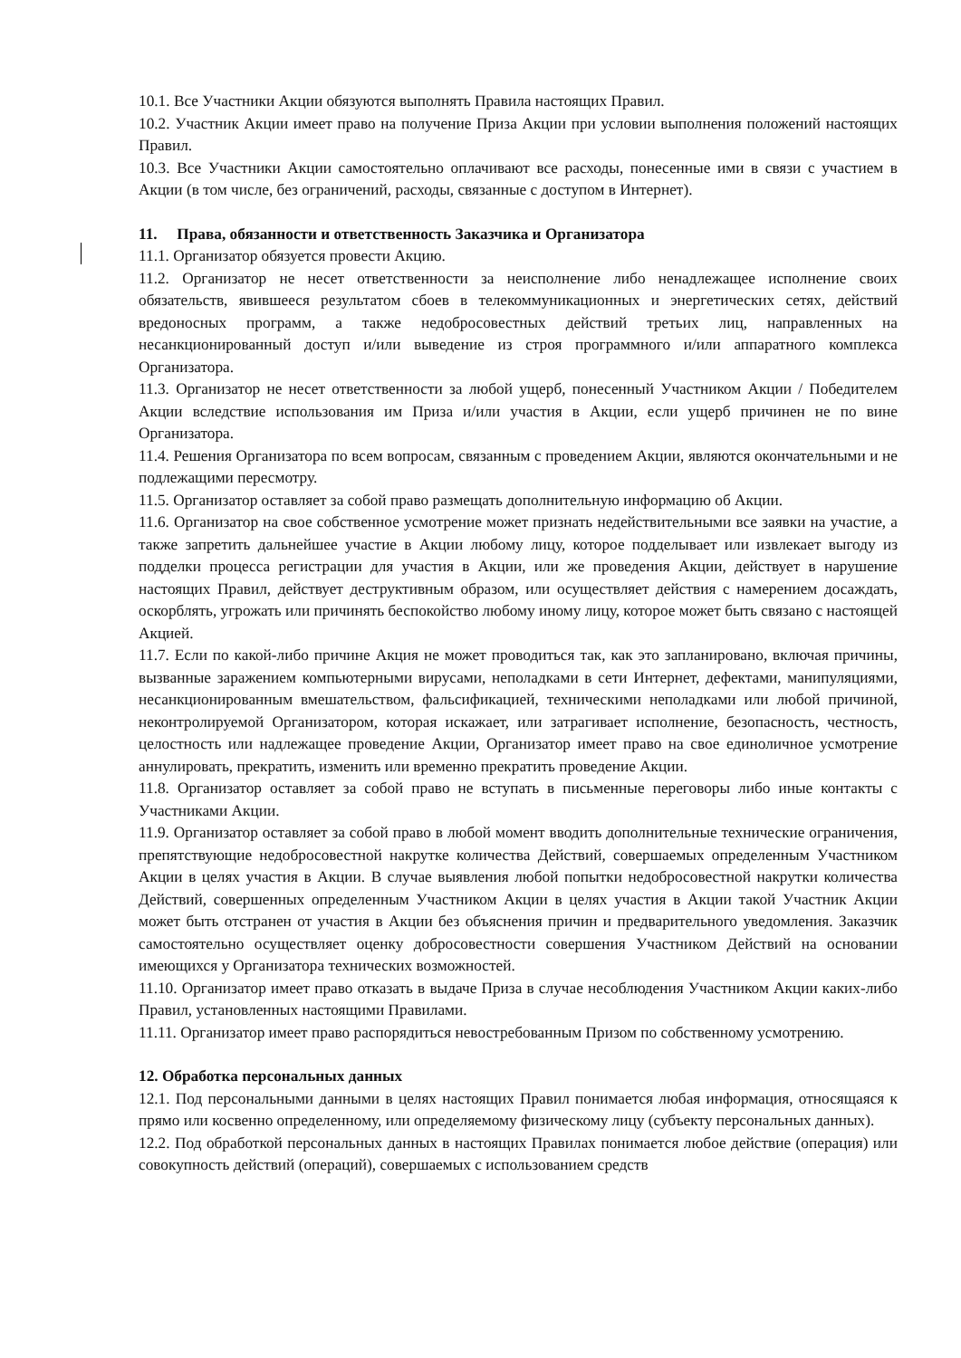10.1. Все Участники Акции обязуются выполнять Правила настоящих Правил.
10.2. Участник Акции имеет право на получение Приза Акции при условии выполнения положений настоящих Правил.
10.3. Все Участники Акции самостоятельно оплачивают все расходы, понесенные ими в связи с участием в Акции (в том числе, без ограничений, расходы, связанные с доступом в Интернет).
11. Права, обязанности и ответственность Заказчика и Организатора
11.1. Организатор обязуется провести Акцию.
11.2. Организатор не несет ответственности за неисполнение либо ненадлежащее исполнение своих обязательств, явившееся результатом сбоев в телекоммуникационных и энергетических сетях, действий вредоносных программ, а также недобросовестных действий третьих лиц, направленных на несанкционированный доступ и/или выведение из строя программного и/или аппаратного комплекса Организатора.
11.3. Организатор не несет ответственности за любой ущерб, понесенный Участником Акции / Победителем Акции вследствие использования им Приза и/или участия в Акции, если ущерб причинен не по вине Организатора.
11.4. Решения Организатора по всем вопросам, связанным с проведением Акции, являются окончательными и не подлежащими пересмотру.
11.5. Организатор оставляет за собой право размещать дополнительную информацию об Акции.
11.6. Организатор на свое собственное усмотрение может признать недействительными все заявки на участие, а также запретить дальнейшее участие в Акции любому лицу, которое подделывает или извлекает выгоду из подделки процесса регистрации для участия в Акции, или же проведения Акции, действует в нарушение настоящих Правил, действует деструктивным образом, или осуществляет действия с намерением досаждать, оскорблять, угрожать или причинять беспокойство любому иному лицу, которое может быть связано с настоящей Акцией.
11.7. Если по какой-либо причине Акция не может проводиться так, как это запланировано, включая причины, вызванные заражением компьютерными вирусами, неполадками в сети Интернет, дефектами, манипуляциями, несанкционированным вмешательством, фальсификацией, техническими неполадками или любой причиной, неконтролируемой Организатором, которая искажает, или затрагивает исполнение, безопасность, честность, целостность или надлежащее проведение Акции, Организатор имеет право на свое единоличное усмотрение аннулировать, прекратить, изменить или временно прекратить проведение Акции.
11.8. Организатор оставляет за собой право не вступать в письменные переговоры либо иные контакты с Участниками Акции.
11.9. Организатор оставляет за собой право в любой момент вводить дополнительные технические ограничения, препятствующие недобросовестной накрутке количества Действий, совершаемых определенным Участником Акции в целях участия в Акции. В случае выявления любой попытки недобросовестной накрутки количества Действий, совершенных определенным Участником Акции в целях участия в Акции такой Участник Акции может быть отстранен от участия в Акции без объяснения причин и предварительного уведомления. Заказчик самостоятельно осуществляет оценку добросовестности совершения Участником Действий на основании имеющихся у Организатора технических возможностей.
11.10. Организатор имеет право отказать в выдаче Приза в случае несоблюдения Участником Акции каких-либо Правил, установленных настоящими Правилами.
11.11. Организатор имеет право распорядиться невостребованным Призом по собственному усмотрению.
12. Обработка персональных данных
12.1. Под персональными данными в целях настоящих Правил понимается любая информация, относящаяся к прямо или косвенно определенному, или определяемому физическому лицу (субъекту персональных данных).
12.2. Под обработкой персональных данных в настоящих Правилах понимается любое действие (операция) или совокупность действий (операций), совершаемых с использованием средств